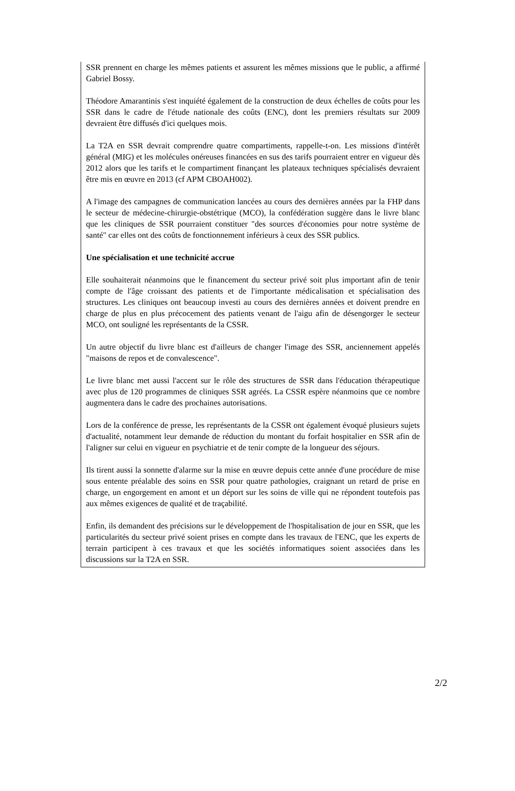SSR prennent en charge les mêmes patients et assurent les mêmes missions que le public, a affirmé Gabriel Bossy.
Théodore Amarantinis s'est inquiété également de la construction de deux échelles de coûts pour les SSR dans le cadre de l'étude nationale des coûts (ENC), dont les premiers résultats sur 2009 devraient être diffusés d'ici quelques mois.
La T2A en SSR devrait comprendre quatre compartiments, rappelle-t-on. Les missions d'intérêt général (MIG) et les molécules onéreuses financées en sus des tarifs pourraient entrer en vigueur dès 2012 alors que les tarifs et le compartiment finançant les plateaux techniques spécialisés devraient être mis en œuvre en 2013 (cf APM CBOAH002).
A l'image des campagnes de communication lancées au cours des dernières années par la FHP dans le secteur de médecine-chirurgie-obstétrique (MCO), la confédération suggère dans le livre blanc que les cliniques de SSR pourraient constituer "des sources d'économies pour notre système de santé" car elles ont des coûts de fonctionnement inférieurs à ceux des SSR publics.
Une spécialisation et une technicité accrue
Elle souhaiterait néanmoins que le financement du secteur privé soit plus important afin de tenir compte de l'âge croissant des patients et de l'importante médicalisation et spécialisation des structures. Les cliniques ont beaucoup investi au cours des dernières années et doivent prendre en charge de plus en plus précocement des patients venant de l'aigu afin de désengorger le secteur MCO, ont souligné les représentants de la CSSR.
Un autre objectif du livre blanc est d'ailleurs de changer l'image des SSR, anciennement appelés "maisons de repos et de convalescence".
Le livre blanc met aussi l'accent sur le rôle des structures de SSR dans l'éducation thérapeutique avec plus de 120 programmes de cliniques SSR agréés. La CSSR espère néanmoins que ce nombre augmentera dans le cadre des prochaines autorisations.
Lors de la conférence de presse, les représentants de la CSSR ont également évoqué plusieurs sujets d'actualité, notamment leur demande de réduction du montant du forfait hospitalier en SSR afin de l'aligner sur celui en vigueur en psychiatrie et de tenir compte de la longueur des séjours.
Ils tirent aussi la sonnette d'alarme sur la mise en œuvre depuis cette année d'une procédure de mise sous entente préalable des soins en SSR pour quatre pathologies, craignant un retard de prise en charge, un engorgement en amont et un déport sur les soins de ville qui ne répondent toutefois pas aux mêmes exigences de qualité et de traçabilité.
Enfin, ils demandent des précisions sur le développement de l'hospitalisation de jour en SSR, que les particularités du secteur privé soient prises en compte dans les travaux de l'ENC, que les experts de terrain participent à ces travaux et que les sociétés informatiques soient associées dans les discussions sur la T2A en SSR.
2/2